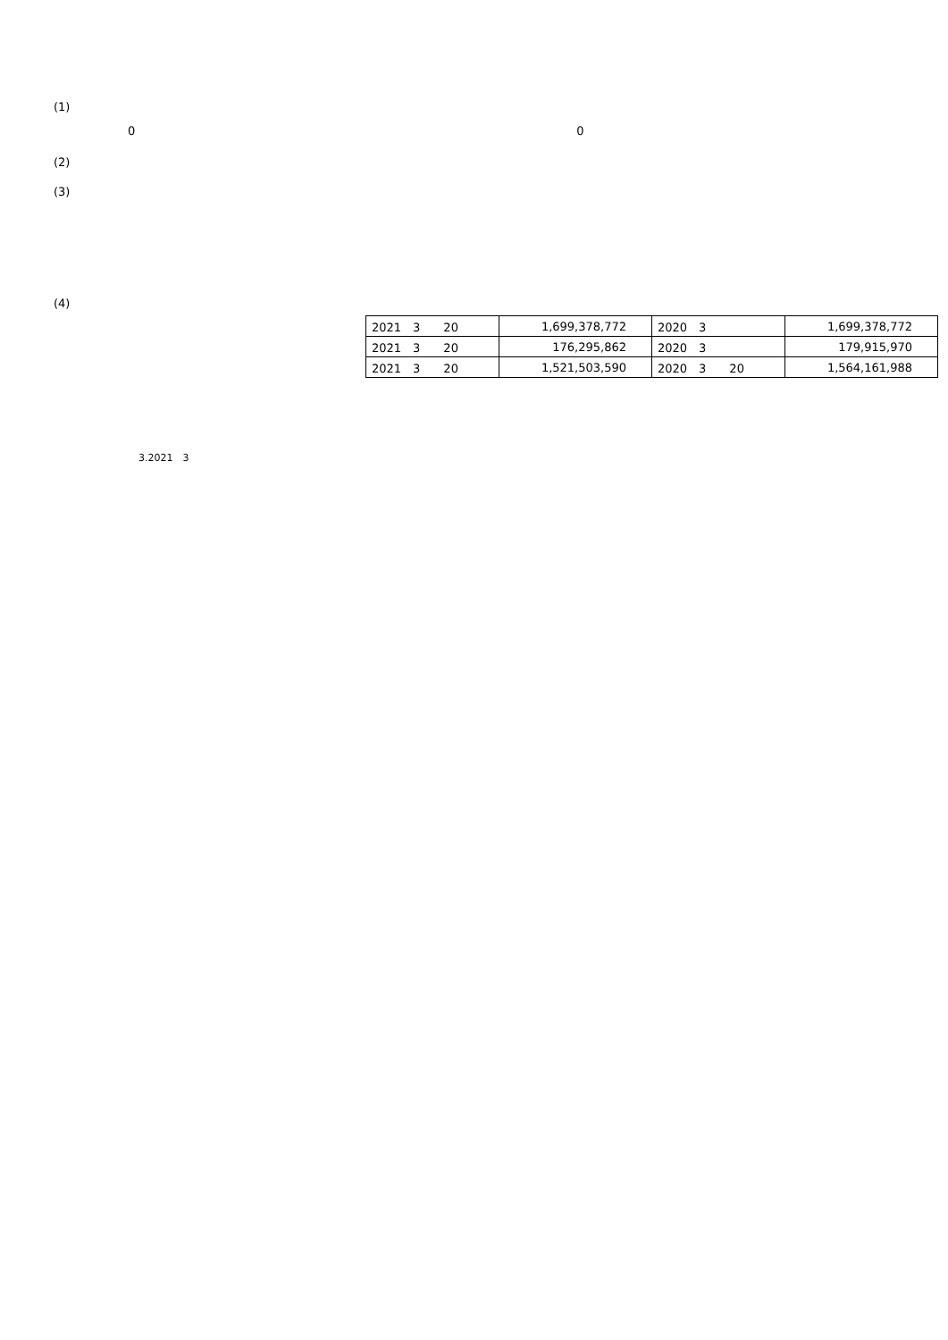(1)
0 0
(2)
(3)
(4)
| 2021 3 20 | 1,699,378,772 | 2020 3 | 1,699,378,772 |
| 2021 3 20 | 176,295,862 | 2020 3 | 179,915,970 |
| 2021 3 20 | 1,521,503,590 | 2020 3 20 | 1,564,161,988 |
3.2021　3